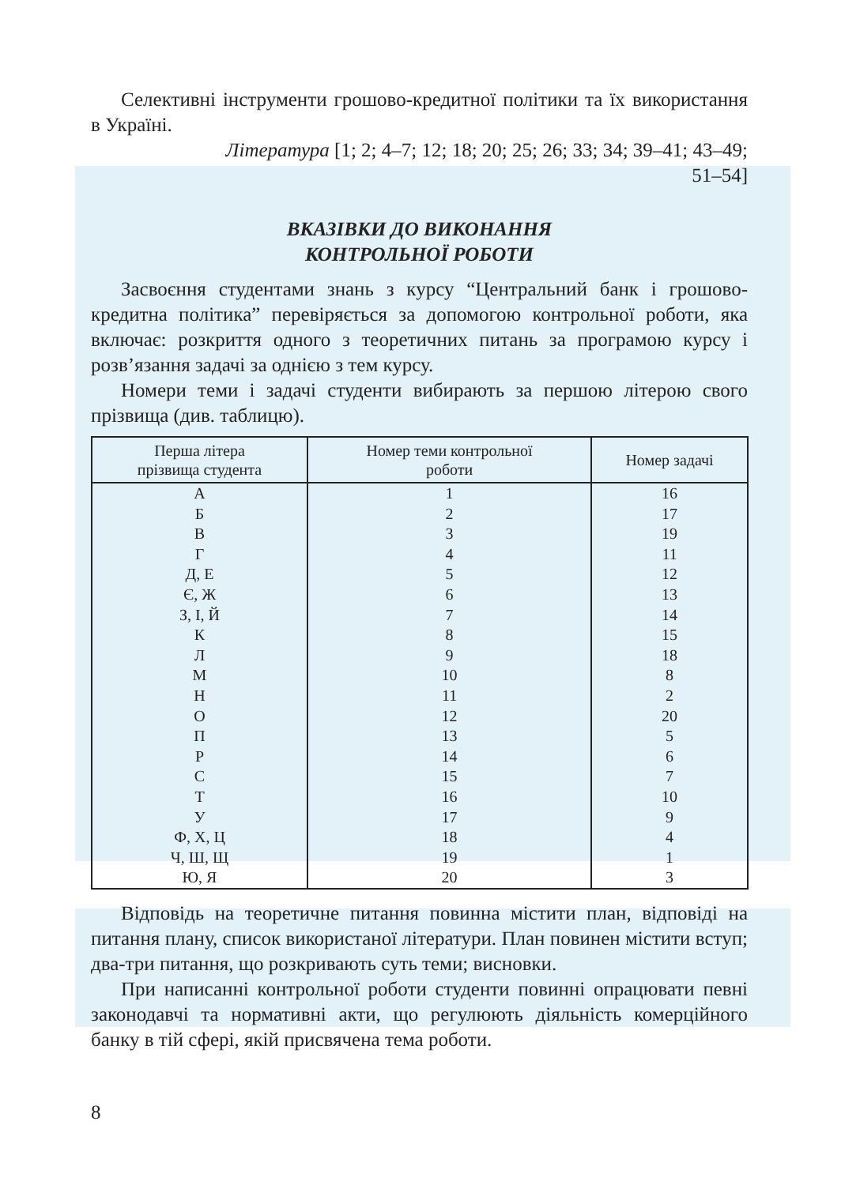Селективні інструменти грошово-кредитної політики та їх використання в Україні.
Література [1; 2; 4–7; 12; 18; 20; 25; 26; 33; 34; 39–41; 43–49;
51–54]
ВКАЗІВКИ ДО ВИКОНАННЯ
КОНТРОЛЬНОЇ РОБОТИ
Засвоєння студентами знань з курсу “Центральний банк і грошово-кредитна політика” перевіряється за допомогою контрольної роботи, яка включає: розкриття одного з теоретичних питань за програмою курсу і розв’язання задачі за однією з тем курсу.
Номери теми і задачі студенти вибирають за першою літерою свого прізвища (див. таблицю).
| Перша літера прізвища студента | Номер теми контрольної роботи | Номер задачі |
| --- | --- | --- |
| А | 1 | 16 |
| Б | 2 | 17 |
| В | 3 | 19 |
| Г | 4 | 11 |
| Д, Е | 5 | 12 |
| Є, Ж | 6 | 13 |
| З, І, Й | 7 | 14 |
| К | 8 | 15 |
| Л | 9 | 18 |
| М | 10 | 8 |
| Н | 11 | 2 |
| О | 12 | 20 |
| П | 13 | 5 |
| Р | 14 | 6 |
| С | 15 | 7 |
| Т | 16 | 10 |
| У | 17 | 9 |
| Ф, Х, Ц | 18 | 4 |
| Ч, Ш, Щ | 19 | 1 |
| Ю, Я | 20 | 3 |
Відповідь на теоретичне питання повинна містити план, відповіді на питання плану, список використаної літератури. План повинен містити вступ; два-три питання, що розкривають суть теми; висновки.
При написанні контрольної роботи студенти повинні опрацювати певні законодавчі та нормативні акти, що регулюють діяльність комерційного банку в тій сфері, якій присвячена тема роботи.
8